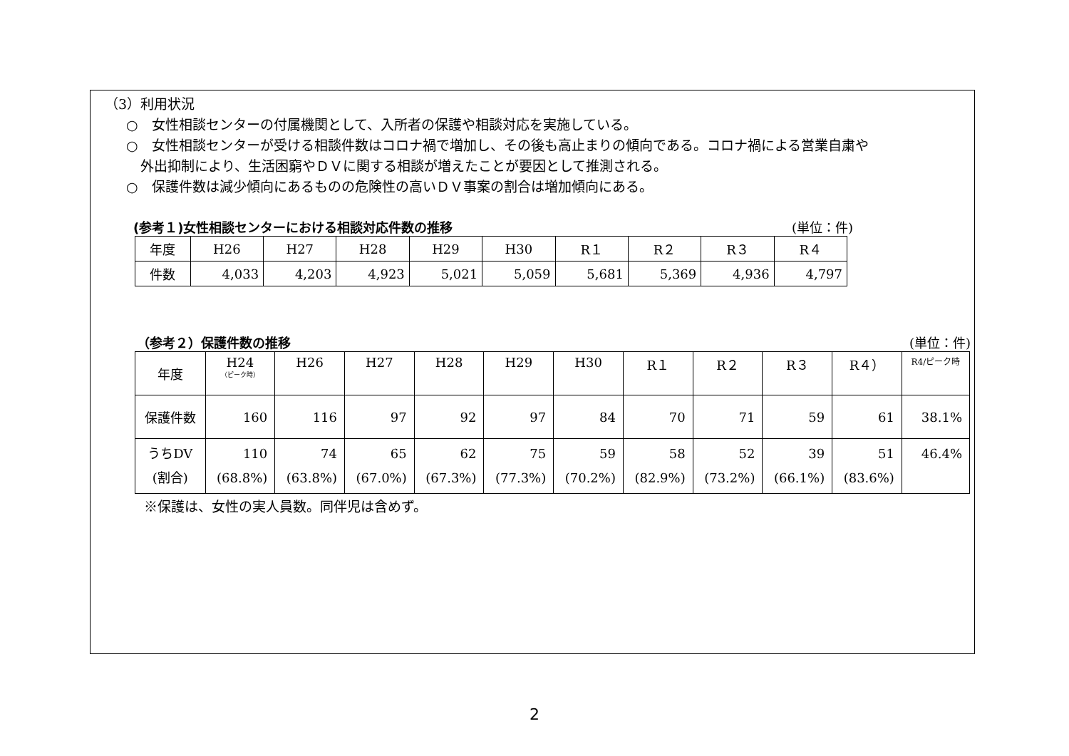（3）利用状況
○　女性相談センターの付属機関として、入所者の保護や相談対応を実施している。
○　女性相談センターが受ける相談件数はコロナ禍で増加し、その後も高止まりの傾向である。コロナ禍による営業自粛や
外出抑制により、生活困窮やＤＶに関する相談が増えたことが要因として推測される。
○　保護件数は減少傾向にあるものの危険性の高いＤＶ事案の割合は増加傾向にある。
(参考１)女性相談センターにおける相談対応件数の推移 (単位：件)
| 年度 | H26 | H27 | H28 | H29 | H30 | R１ | R２ | R３ | R４ |
| --- | --- | --- | --- | --- | --- | --- | --- | --- | --- |
| 件数 | 4,033 | 4,203 | 4,923 | 5,021 | 5,059 | 5,681 | 5,369 | 4,936 | 4,797 |
（参考２）保護件数の推移 (単位：件)
| 年度 | H24 （ピーク時） | H26 | H27 | H28 | H29 | H30 | R１ | R２ | R３ | R４） | R4/ピーク時 |
| --- | --- | --- | --- | --- | --- | --- | --- | --- | --- | --- | --- |
| 保護件数 | 160 | 116 | 97 | 92 | 97 | 84 | 70 | 71 | 59 | 61 | 38.1% |
| うちDV (割合) | 110 (68.8%) | 74 (63.8%) | 65 (67.0%) | 62 (67.3%) | 75 (77.3%) | 59 (70.2%) | 58 (82.9%) | 52 (73.2%) | 39 (66.1%) | 51 (83.6%) | 46.4% |
※保護は、女性の実人員数。同伴児は含めず。
2